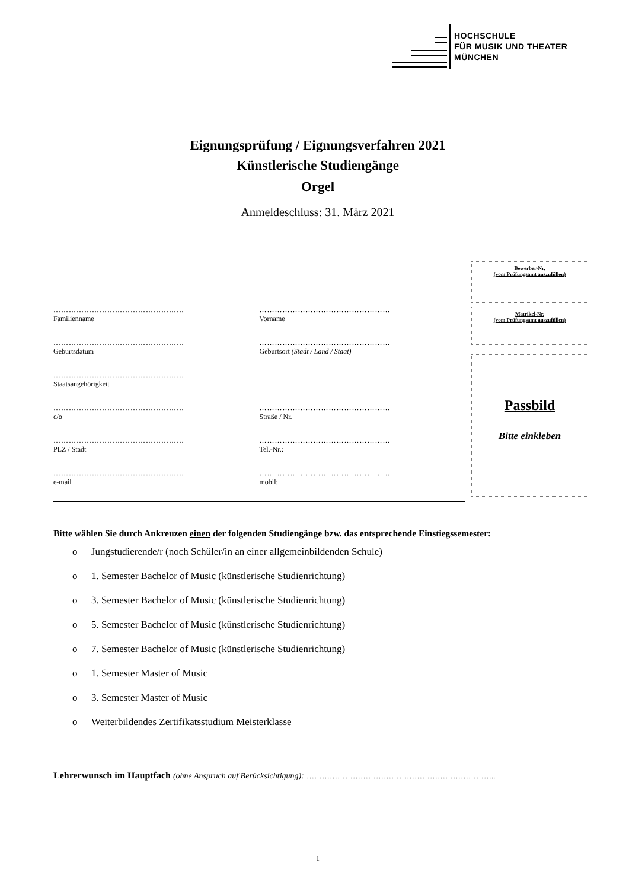HOCHSCHULE
FÜR MUSIK UND THEATER
MÜNCHEN
Eignungsprüfung / Eignungsverfahren 2021
Künstlerische Studiengänge
Orgel
Anmeldeschluss: 31. März 2021
Bewerber-Nr.
(vom Prüfungsamt auszufüllen)
Matrikel-Nr.
(vom Prüfungsamt auszufüllen)
Passbild
Bitte einkleben
……………………………………………
Familienname
……………………………………………
Vorname
……………………………………………
Geburtsdatum
……………………………………………
Geburtsort (Stadt / Land / Staat)
……………………………………………
Staatsangehörigkeit
……………………………………………
c/o
……………………………………………
Straße / Nr.
……………………………………………
PLZ / Stadt
……………………………………………
Tel.-Nr.:
……………………………………………
e-mail
……………………………………………
mobil:
Bitte wählen Sie durch Ankreuzen einen der folgenden Studiengänge bzw. das entsprechende Einstiegssemester:
o Jungstudierende/r (noch Schüler/in an einer allgemeinbildenden Schule)
o 1. Semester Bachelor of Music (künstlerische Studienrichtung)
o 3. Semester Bachelor of Music (künstlerische Studienrichtung)
o 5. Semester Bachelor of Music (künstlerische Studienrichtung)
o 7. Semester Bachelor of Music (künstlerische Studienrichtung)
o 1. Semester Master of Music
o 3. Semester Master of Music
o Weiterbildendes Zertifikatsstudium Meisterklasse
Lehrerwunsch im Hauptfach (ohne Anspruch auf Berücksichtigung): ………………………………………………………………..
1